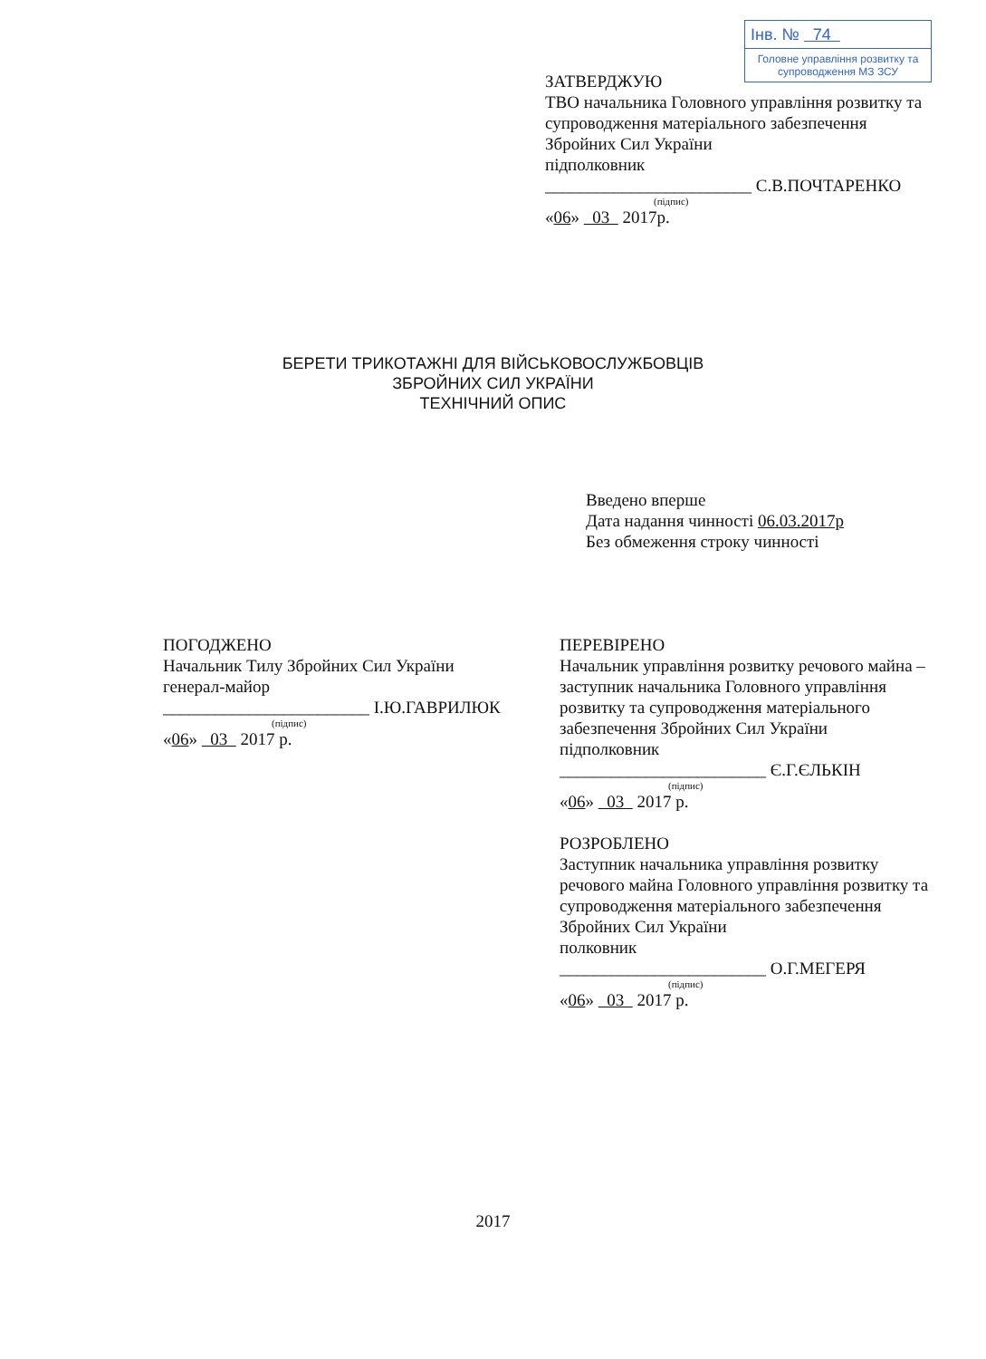Інв. № 74
Головне управління розвитку та супроводження МЗ ЗСУ
ЗАТВЕРДЖУЮ
ТВО начальника Головного управління розвитку та супроводження матеріального забезпечення Збройних Сил України
підполковник
________________________ С.В.ПОЧТАРЕНКО
(підпис)
«06» 03 2017р.
БЕРЕТИ ТРИКОТАЖНІ ДЛЯ ВІЙСЬКОВОСЛУЖБОВЦІВ
ЗБРОЙНИХ СИЛ УКРАЇНИ
ТЕХНІЧНИЙ ОПИС
Введено вперше
Дата надання чинності 06.03.2017р
Без обмеження строку чинності
ПОГОДЖЕНО
Начальник Тилу Збройних Сил України
генерал-майор
________________________ І.Ю.ГАВРИЛЮК
(підпис)
«06» 03 2017 р.
ПЕРЕВІРЕНО
Начальник управління розвитку речового майна – заступник начальника Головного управління розвитку та супроводження матеріального забезпечення Збройних Сил України
підполковник
________________________ Є.Г.ЄЛЬКІН
(підпис)
«06» 03 2017 р.
РОЗРОБЛЕНО
Заступник начальника управління розвитку речового майна Головного управління розвитку та супроводження матеріального забезпечення Збройних Сил України
полковник
________________________ О.Г.МЕГЕРЯ
(підпис)
«06» 03 2017 р.
2017